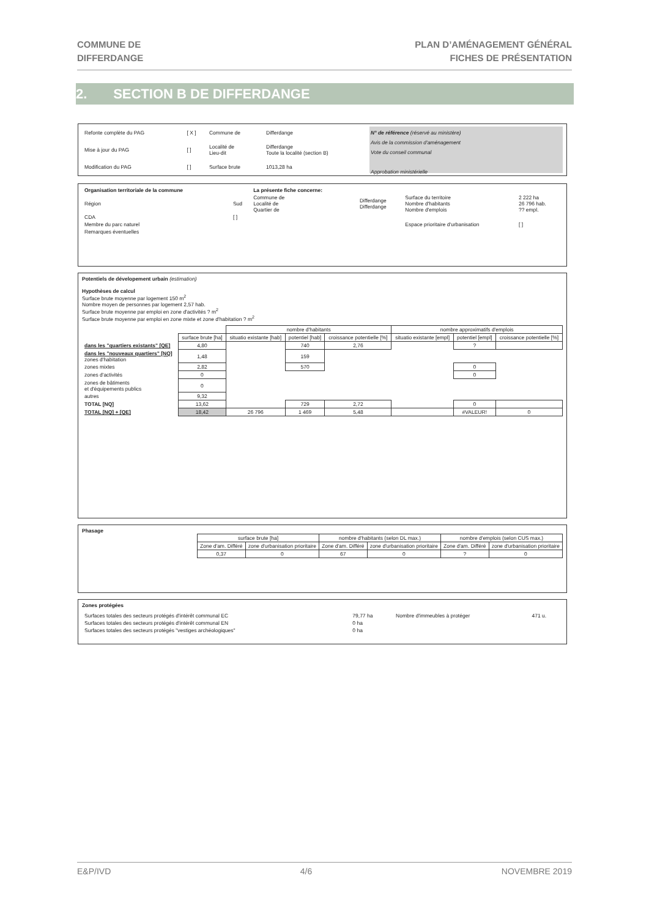COMMUNE DE
DIFFERDANGE
PLAN D’AMÉNAGEMENT GÉNÉRAL
FICHES DE PRÉSENTATION
2. SECTION B DE DIFFERDANGE
| Refonte complète du PAG | [ X ] | Commune de | Differdange |
| Mise à jour du PAG | [ ] | Localité de Lieu-dit | Differdange Toute la localité (section B) |
| Modification du PAG | [ ] | Surface brute | 1013,28 ha |
N° de référence (réservé au ministère)
Avis de la commission d'aménagement
Vote du conseil communal
Approbation ministérielle
| Organisation territoriale de la commune | | La présente fiche concerne: | | | |
| Région | Sud | Commune de Localité de Quartier de | Differdange Differdange | Surface du territoire Nombre d'habitants Nombre d'emplois | 2 222 ha 26 796 hab. ?? empl. |
| CDA | [ ] | | | | |
| Membre du parc naturel | | | | Espace prioritaire d'urbanisation | [ ] |
| Remarques éventuelles | | | | | |
Potentiels de dévelopement urbain (estimation)
Hypothèses de calcul
Surface brute moyenne par logement 150 m<sup>2</sup>
Nombre moyen de personnes par logement 2,57 hab.
Surface brute moyenne par emploi en zone d'activités ? m<sup>2</sup>
Surface brute moyenne par emploi en zone mixte et zone d'habitation ? m<sup>2</sup>
| | | nombre d'habitants | | | nombre approximatifs d'emplois | | |
| --- | --- | --- | --- | --- | --- | --- | --- |
| | surface brute [ha] | situatio existante [hab] | potentiel [hab] | croissance potentielle [%] | situatio existante [empl] | potentiel [empl] | croissance potentielle [%] |
| dans les "quartiers existants" [QE] | 4,80 | | 740 | 2,76 | | ? | |
| dans les "nouveaux quartiers" [NQ] zones d'habitation | 1,48 | | 159 | | | | |
| zones mixtes | 2,82 | | 570 | | | 0 | |
| zones d'activités | 0 | | | | | 0 | |
| zones de bâtiments et d'équipements publics | 0 | | | | | | |
| autres | 9,32 | | | | | | |
| TOTAL [NQ] | 13,62 | | 729 | 2,72 | | 0 | |
| TOTAL [NQ] + [QE] | 18,42 | 26 796 | 1 469 | 5,48 | | #VALEUR! | 0 |
Phasage
| | surface brute [ha] | | nombre d'habitants (selon DL max.) | | nombre d'emplois (selon CUS max.) | |
| | Zone d'am. Différé | zone d'urbanisation prioritaire | Zone d'am. Différé | zone d'urbanisation prioritaire | Zone d'am. Différé | zone d'urbanisation prioritaire |
| | 0,37 | 0 | 67 | 0 | ? | 0 |
Zones protégées
| Surfaces totales des secteurs protégés d'intérêt communal EC | 79,77 ha | Nombre d'immeubles à protéger | 471 u. |
| Surfaces totales des secteurs protégés d'intérêt communal EN | 0 ha | | |
| Surfaces totales des secteurs protégés "vestiges archéologiques" | 0 ha | | |
E&P/IVD 4/6 NOVEMBRE 2019